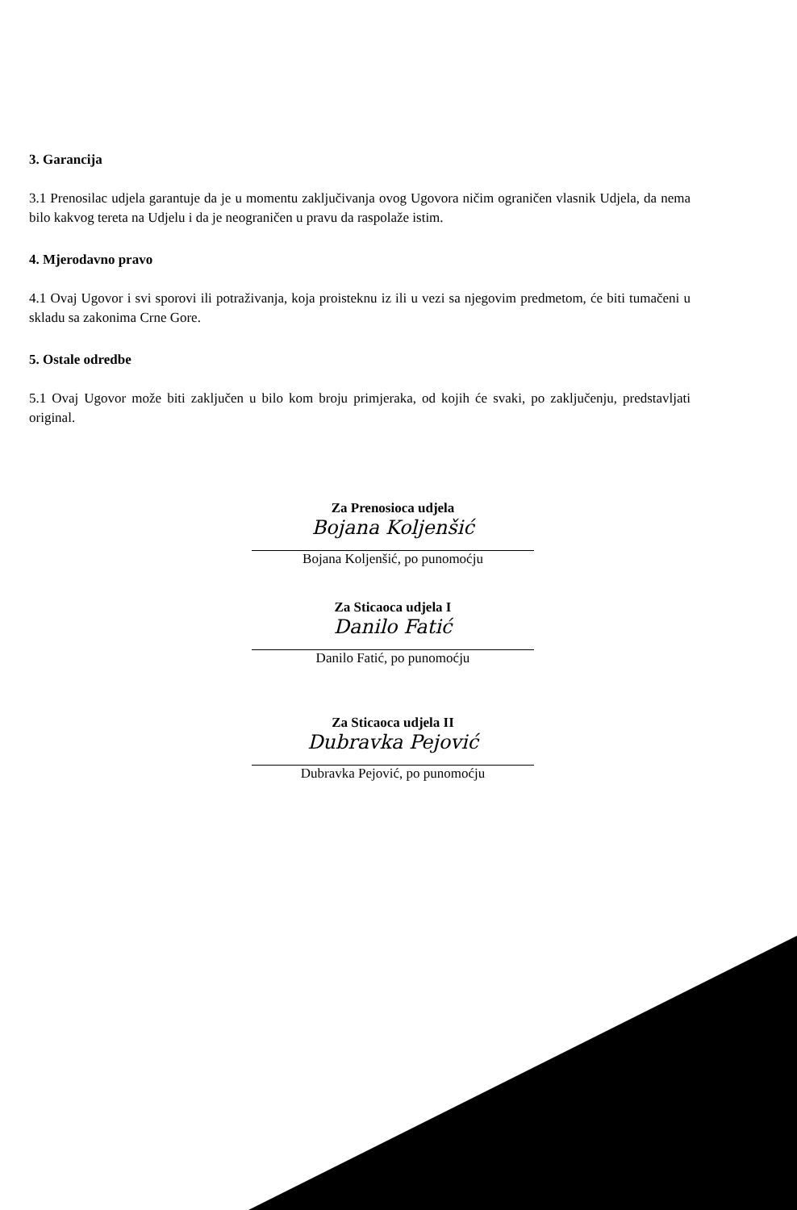3. Garancija
3.1 Prenosilac udjela garantuje da je u momentu zaključivanja ovog Ugovora ničim ograničen vlasnik Udjela, da nema bilo kakvog tereta na Udjelu i da je neograničen u pravu da raspolaže istim.
4. Mjerodavno pravo
4.1 Ovaj Ugovor i svi sporovi ili potraživanja, koja proisteknu iz ili u vezi sa njegovim predmetom, će biti tumačeni u skladu sa zakonima Crne Gore.
5. Ostale odredbe
5.1 Ovaj Ugovor može biti zaključen u bilo kom broju primjeraka, od kojih će svaki, po zaključenju, predstavljati original.
Za Prenosioca udjela
Bojana Koljenšić
Bojana Koljenšić, po punomoćju
Za Sticaoca udjela I
Danilo Fatić
Danilo Fatić, po punomoćju
Za Sticaoca udjela II
Dubravka Pejović
Dubravka Pejović, po punomoćju